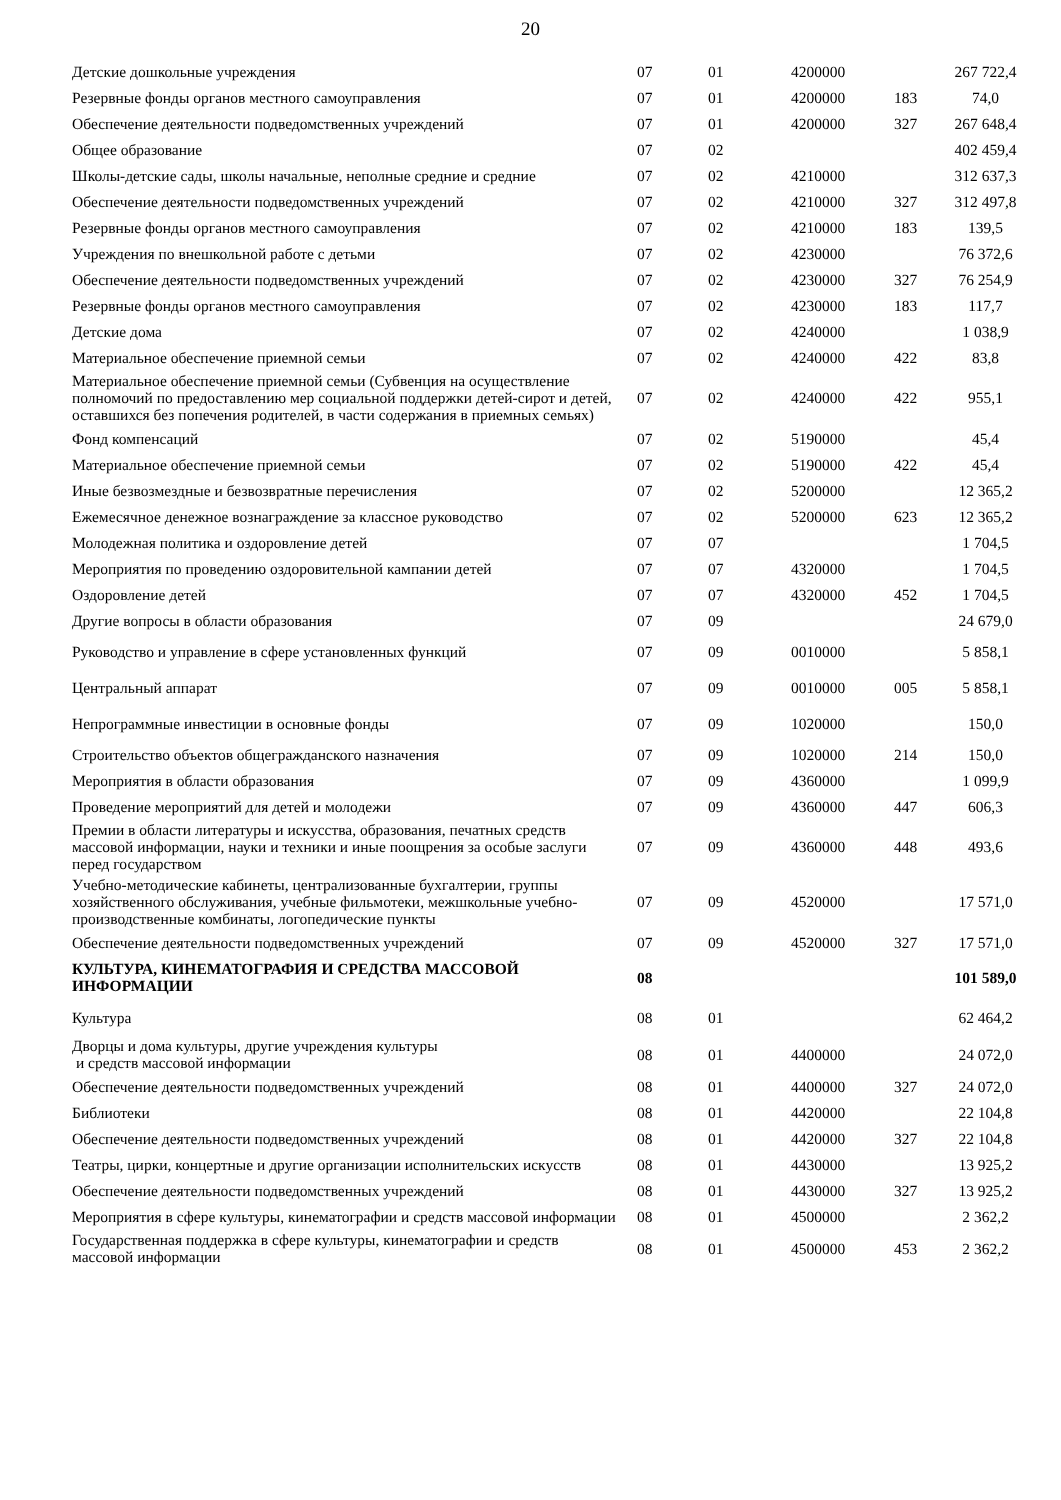20
| Детские дошкольные учреждения | 07 | 01 | 4200000 | | 267 722,4 |
| Резервные фонды органов местного самоуправления | 07 | 01 | 4200000 | 183 | 74,0 |
| Обеспечение деятельности подведомственных учреждений | 07 | 01 | 4200000 | 327 | 267 648,4 |
| Общее образование | 07 | 02 | | | 402 459,4 |
| Школы-детские сады, школы начальные, неполные средние и средние | 07 | 02 | 4210000 | | 312 637,3 |
| Обеспечение деятельности подведомственных учреждений | 07 | 02 | 4210000 | 327 | 312 497,8 |
| Резервные фонды органов местного самоуправления | 07 | 02 | 4210000 | 183 | 139,5 |
| Учреждения по внешкольной работе с детьми | 07 | 02 | 4230000 | | 76 372,6 |
| Обеспечение деятельности подведомственных учреждений | 07 | 02 | 4230000 | 327 | 76 254,9 |
| Резервные фонды органов местного самоуправления | 07 | 02 | 4230000 | 183 | 117,7 |
| Детские дома | 07 | 02 | 4240000 | | 1 038,9 |
| Материальное обеспечение приемной семьи | 07 | 02 | 4240000 | 422 | 83,8 |
| Материальное обеспечение приемной семьи (Субвенция на осуществление полномочий по предоставлению мер социальной поддержки детей-сирот и детей, оставшихся без попечения родителей, в части содержания в приемных семьях) | 07 | 02 | 4240000 | 422 | 955,1 |
| Фонд компенсаций | 07 | 02 | 5190000 | | 45,4 |
| Материальное обеспечение приемной семьи | 07 | 02 | 5190000 | 422 | 45,4 |
| Иные безвозмездные и безвозвратные перечисления | 07 | 02 | 5200000 | | 12 365,2 |
| Ежемесячное денежное вознаграждение за классное руководство | 07 | 02 | 5200000 | 623 | 12 365,2 |
| Молодежная политика и оздоровление детей | 07 | 07 | | | 1 704,5 |
| Мероприятия по проведению оздоровительной кампании детей | 07 | 07 | 4320000 | | 1 704,5 |
| Оздоровление детей | 07 | 07 | 4320000 | 452 | 1 704,5 |
| Другие вопросы в области образования | 07 | 09 | | | 24 679,0 |
| Руководство и управление в сфере установленных функций | 07 | 09 | 0010000 | | 5 858,1 |
| Центральный аппарат | 07 | 09 | 0010000 | 005 | 5 858,1 |
| Непрограммные инвестиции в основные фонды | 07 | 09 | 1020000 | | 150,0 |
| Строительство объектов общегражданского назначения | 07 | 09 | 1020000 | 214 | 150,0 |
| Мероприятия в области образования | 07 | 09 | 4360000 | | 1 099,9 |
| Проведение мероприятий для детей и молодежи | 07 | 09 | 4360000 | 447 | 606,3 |
| Премии в области литературы и искусства, образования, печатных средств массовой информации, науки и техники и иные поощрения за особые заслуги перед государством | 07 | 09 | 4360000 | 448 | 493,6 |
| Учебно-методические кабинеты, централизованные бухгалтерии, группы хозяйственного обслуживания, учебные фильмотеки, межшкольные учебно-производственные комбинаты, логопедические пункты | 07 | 09 | 4520000 | | 17 571,0 |
| Обеспечение деятельности подведомственных учреждений | 07 | 09 | 4520000 | 327 | 17 571,0 |
| КУЛЬТУРА, КИНЕМАТОГРАФИЯ И СРЕДСТВА МАССОВОЙ ИНФОРМАЦИИ | 08 | | | | 101 589,0 |
| Культура | 08 | 01 | | | 62 464,2 |
| Дворцы и дома культуры, другие учреждения культуры и средств массовой информации | 08 | 01 | 4400000 | | 24 072,0 |
| Обеспечение деятельности подведомственных учреждений | 08 | 01 | 4400000 | 327 | 24 072,0 |
| Библиотеки | 08 | 01 | 4420000 | | 22 104,8 |
| Обеспечение деятельности подведомственных учреждений | 08 | 01 | 4420000 | 327 | 22 104,8 |
| Театры, цирки, концертные и другие организации исполнительских искусств | 08 | 01 | 4430000 | | 13 925,2 |
| Обеспечение деятельности подведомственных учреждений | 08 | 01 | 4430000 | 327 | 13 925,2 |
| Мероприятия в сфере культуры, кинематографии и средств массовой информации | 08 | 01 | 4500000 | | 2 362,2 |
| Государственная поддержка в сфере культуры, кинематографии и средств массовой информации | 08 | 01 | 4500000 | 453 | 2 362,2 |